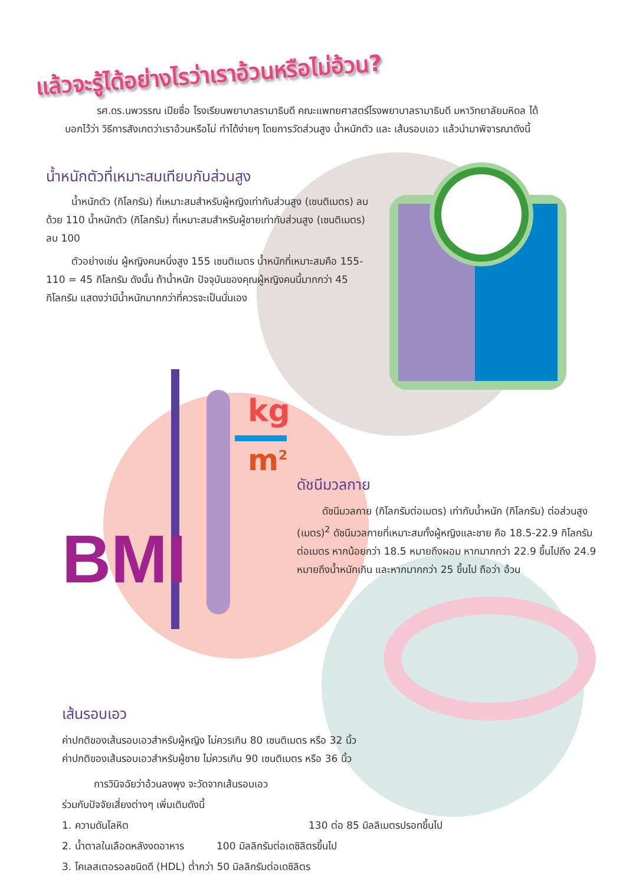BMI
kg
m<sup>2</sup>
แล้วจะรู้ได้อย่างไรว่าเราอ้วนหรือไม่อ้วน?
รศ.ดร.นพวรรณ เปียซื่อ โรงเรียนพยาบาลรามาธิบดี คณะแพทยศาสตร์โรงพยาบาลรามาธิบดี มหาวิทยาลัยมหิดล ได้บอกไว้ว่า วิธีการสังเกตว่าเราอ้วนหรือไม่ ทำได้ง่ายๆ โดยการวัดส่วนสูง น้ำหนักตัว และ เส้นรอบเอว แล้วนำมาพิจารณาดังนี้
น้ำหนักตัวที่เหมาะสมเทียบกับส่วนสูง
น้ำหนักตัว (กิโลกรัม) ที่เหมาะสมสำหรับผู้หญิงเท่ากับส่วนสูง (เซนติเมตร) ลบด้วย 110 น้ำหนักตัว (กิโลกรัม) ที่เหมาะสมสำหรับผู้ชายเท่ากับส่วนสูง (เซนติเมตร) ลบ 100
ตัวอย่างเช่น ผู้หญิงคนหนึ่งสูง 155 เซนติเมตร น้ำหนักที่เหมาะสมคือ 155-110 = 45 กิโลกรัม ดังนั้น ถ้าน้ำหนัก ปัจจุบันของคุณผู้หญิงคนนี้มากกว่า 45 กิโลกรัม แสดงว่ามีน้ำหนักมากกว่าที่ควรจะเป็นนั่นเอง
ดัชนีมวลกาย
ดัชนีมวลกาย (กิโลกรัมต่อเมตร) เท่ากับน้ำหนัก (กิโลกรัม) ต่อส่วนสูง (เมตร)<sup>2</sup> ดัชนีมวลกายที่เหมาะสมทั้งผู้หญิงและชาย คือ 18.5-22.9 กิโลกรัมต่อเมตร หากน้อยกว่า 18.5 หมายถึงผอม หากมากกว่า 22.9 ขึ้นไปถึง 24.9 หมายถึงน้ำหนักเกิน และหากมากกว่า 25 ขึ้นไป ถือว่า อ้วน
เส้นรอบเอว
ค่าปกติของเส้นรอบเอวสำหรับผู้หญิง ไม่ควรเกิน 80 เซนติเมตร หรือ 32 นิ้ว
ค่าปกติของเส้นรอบเอวสำหรับผู้ชาย ไม่ควรเกิน 90 เซนติเมตร หรือ 36 นิ้ว
การวินิจฉัยว่าอ้วนลงพุง จะวัดจากเส้นรอบเอว
ร่วมกับปัจจัยเสี่ยงต่างๆ เพิ่มเติมดังนี้
1. ความดันโลหิต 130 ต่อ 85 มิลลิเมตรปรอทขึ้นไป
2. น้ำตาลในเลือดหลังงดอาหาร 100 มิลลิกรัมต่อเดซิลิตรขึ้นไป
3. โคเลสเตอรอลชนิดดี (HDL) ต่ำกว่า 50 มิลลิกรัมต่อเดซิลิตร